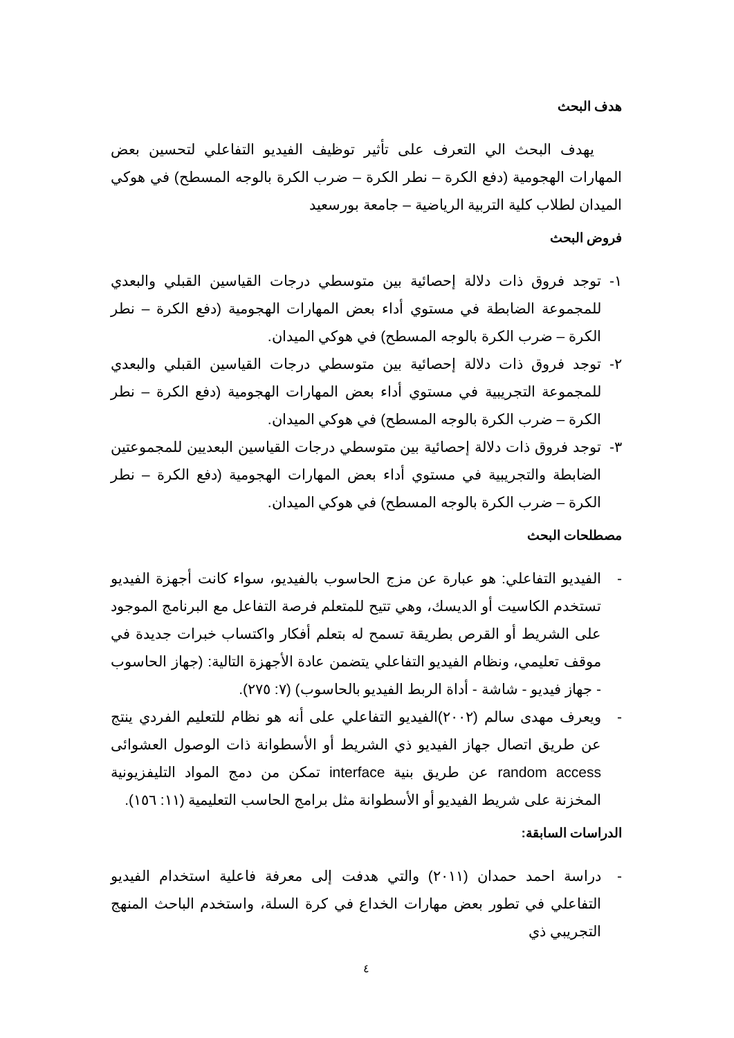هدف البحث
يهدف البحث الي التعرف على تأثير توظيف الفيديو التفاعلي لتحسين بعض المهارات الهجومية (دفع الكرة – نطر الكرة – ضرب الكرة بالوجه المسطح) في هوكي الميدان لطلاب كلية التربية الرياضية – جامعة بورسعيد
فروض البحث
١- توجد فروق ذات دلالة إحصائية بين متوسطي درجات القياسين القبلي والبعدي للمجموعة الضابطة في مستوي أداء بعض المهارات الهجومية (دفع الكرة – نطر الكرة – ضرب الكرة بالوجه المسطح) في هوكي الميدان.
٢- توجد فروق ذات دلالة إحصائية بين متوسطي درجات القياسين القبلي والبعدي للمجموعة التجريبية في مستوي أداء بعض المهارات الهجومية (دفع الكرة – نطر الكرة – ضرب الكرة بالوجه المسطح) في هوكي الميدان.
٣- توجد فروق ذات دلالة إحصائية بين متوسطي درجات القياسين البعديين للمجموعتين الضابطة والتجريبية في مستوي أداء بعض المهارات الهجومية (دفع الكرة – نطر الكرة – ضرب الكرة بالوجه المسطح) في هوكي الميدان.
مصطلحات البحث
- الفيديو التفاعلي: هو عبارة عن مزج الحاسوب بالفيديو، سواء كانت أجهزة الفيديو تستخدم الكاسيت أو الديسك، وهي تتيح للمتعلم فرصة التفاعل مع البرنامج الموجود على الشريط أو القرص بطريقة تسمح له بتعلم أفكار واكتساب خبرات جديدة في موقف تعليمي، ونظام الفيديو التفاعلي يتضمن عادة الأجهزة التالية: (جهاز الحاسوب - جهاز فيديو - شاشة - أداة الربط الفيديو بالحاسوب) (٧: ٢٧٥).
- ويعرف مهدى سالم (٢٠٠٢)الفيديو التفاعلي على أنه هو نظام للتعليم الفردي ينتج عن طريق اتصال جهاز الفيديو ذي الشريط أو الأسطوانة ذات الوصول العشوائى random access عن طريق بنية interface تمكن من دمج المواد التليفزيونية المخزنة على شريط الفيديو أو الأسطوانة مثل برامج الحاسب التعليمية (١١: ١٥٦).
الدراسات السابقة:
- دراسة احمد حمدان (٢٠١١) والتي هدفت إلى معرفة فاعلية استخدام الفيديو التفاعلي في تطور بعض مهارات الخداع في كرة السلة، واستخدم الباحث المنهج التجريبي ذي
٤